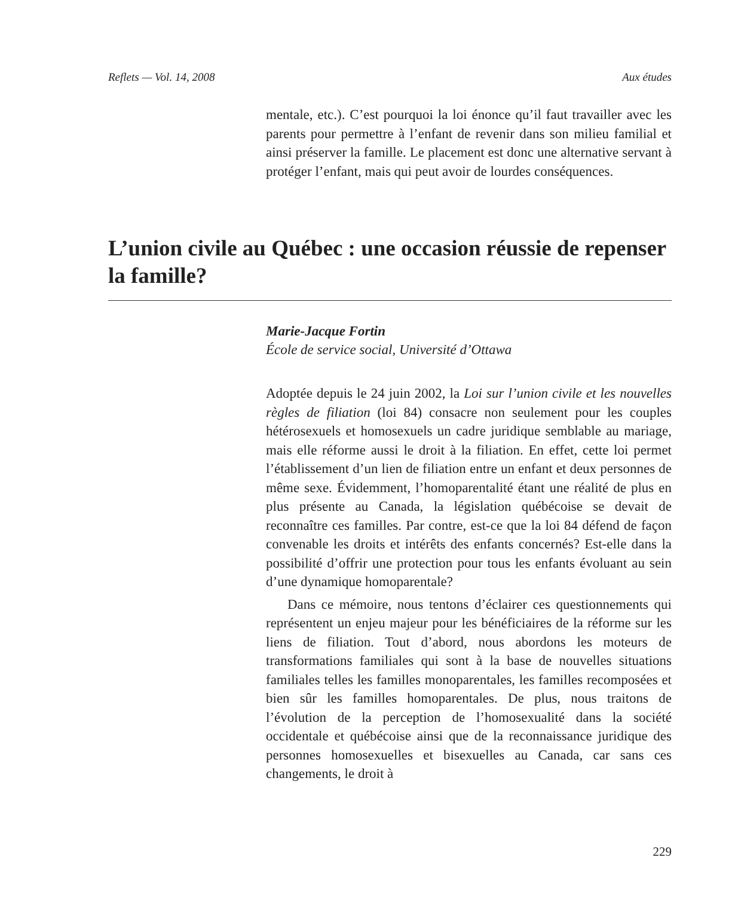Reflets — Vol. 14, 2008 Aux études
mentale, etc.). C’est pourquoi la loi énonce qu’il faut travailler avec les parents pour permettre à l’enfant de revenir dans son milieu familial et ainsi préserver la famille. Le placement est donc une alternative servant à protéger l’enfant, mais qui peut avoir de lourdes conséquences.
L’union civile au Québec : une occasion réussie de repenser la famille?
Marie-Jacque Fortin
École de service social, Université d’Ottawa
Adoptée depuis le 24 juin 2002, la Loi sur l’union civile et les nouvelles règles de filiation (loi 84) consacre non seulement pour les couples hétérosexuels et homosexuels un cadre juridique semblable au mariage, mais elle réforme aussi le droit à la filiation. En effet, cette loi permet l’établissement d’un lien de filiation entre un enfant et deux personnes de même sexe. Évidemment, l’homoparentalité étant une réalité de plus en plus présente au Canada, la législation québécoise se devait de reconnaître ces familles. Par contre, est-ce que la loi 84 défend de façon convenable les droits et intérêts des enfants concernés? Est-elle dans la possibilité d’offrir une protection pour tous les enfants évoluant au sein d’une dynamique homoparentale?
Dans ce mémoire, nous tentons d’éclairer ces questionnements qui représentent un enjeu majeur pour les bénéficiaires de la réforme sur les liens de filiation. Tout d’abord, nous abordons les moteurs de transformations familiales qui sont à la base de nouvelles situations familiales telles les familles monoparentales, les familles recomposées et bien sûr les familles homoparentales. De plus, nous traitons de l’évolution de la perception de l’homosexualité dans la société occidentale et québécoise ainsi que de la reconnaissance juridique des personnes homosexuelles et bisexuelles au Canada, car sans ces changements, le droit à
229